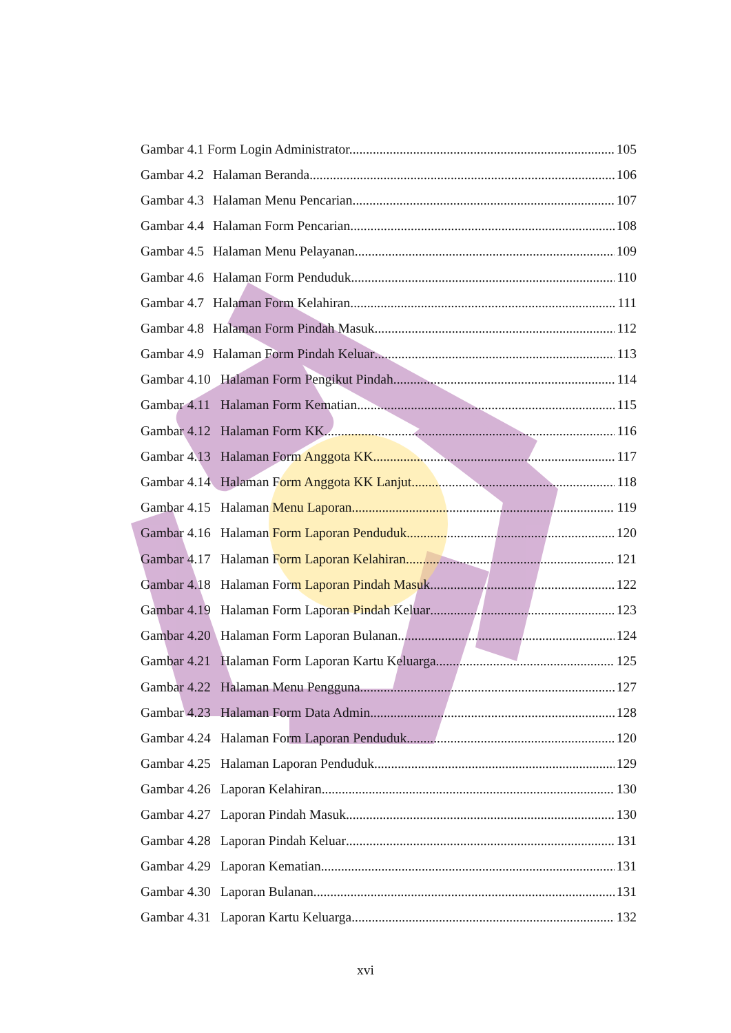Gambar 4.1 Form Login Administrator.. 105
Gambar 4.2 Halaman Beranda.. 106
Gambar 4.3 Halaman Menu Pencarian 107
Gambar 4.4 Halaman Form Pencarian 108
Gambar 4.5 Halaman Menu Pelayanan 109
Gambar 4.6 Halaman Form Penduduk 110
Gambar 4.7 Halaman Form Kelahiran 111
Gambar 4.8 Halaman Form Pindah Masuk 112
Gambar 4.9 Halaman Form Pindah Keluar 113
Gambar 4.10 Halaman Form Pengikut Pindah 114
Gambar 4.11 Halaman Form Kematian 115
Gambar 4.12 Halaman Form KK 116
Gambar 4.13 Halaman Form Anggota KK 117
Gambar 4.14 Halaman Form Anggota KK Lanjut 118
Gambar 4.15 Halaman Menu Laporan 119
Gambar 4.16 Halaman Form Laporan Penduduk 120
Gambar 4.17 Halaman Form Laporan Kelahiran 121
Gambar 4.18 Halaman Form Laporan Pindah Masuk 122
Gambar 4.19 Halaman Form Laporan Pindah Keluar 123
Gambar 4.20 Halaman Form Laporan Bulanan 124
Gambar 4.21 Halaman Form Laporan Kartu Keluarga 125
Gambar 4.22 Halaman Menu Pengguna 127
Gambar 4.23 Halaman Form Data Admin 128
Gambar 4.24 Halaman Form Laporan Penduduk 120
Gambar 4.25 Halaman Laporan Penduduk 129
Gambar 4.26 Laporan Kelahiran 130
Gambar 4.27 Laporan Pindah Masuk 130
Gambar 4.28 Laporan Pindah Keluar 131
Gambar 4.29 Laporan Kematian 131
Gambar 4.30 Laporan Bulanan 131
Gambar 4.31 Laporan Kartu Keluarga 132
xvi